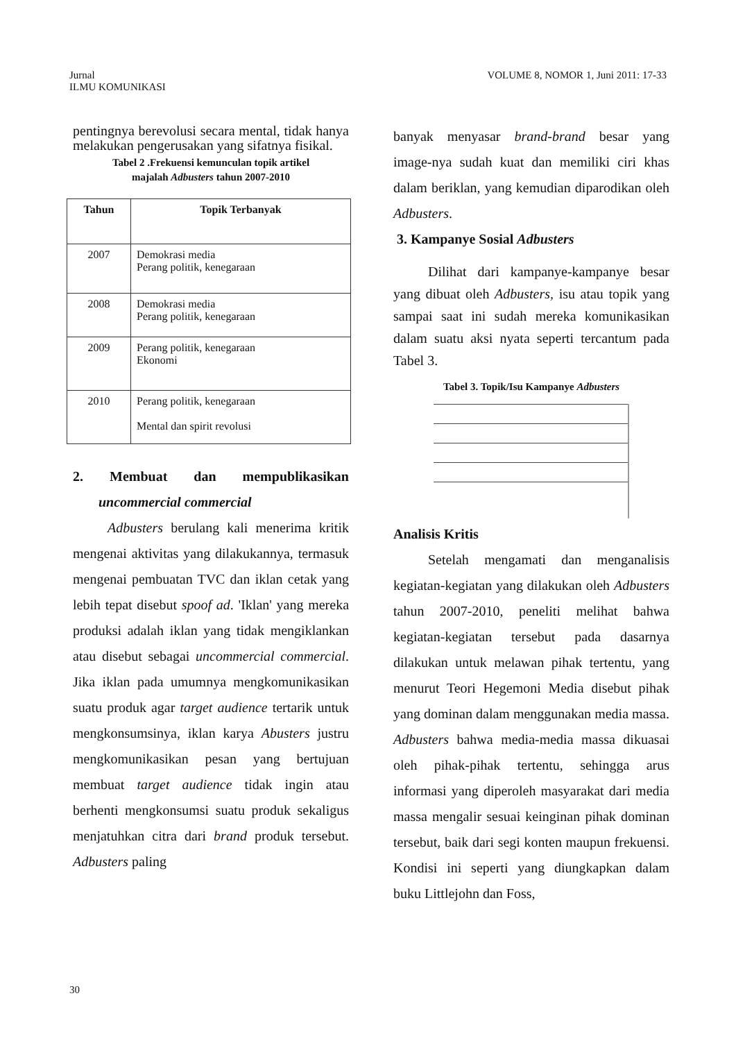Jurnal
ILMU KOMUNIKASI
VOLUME 8, NOMOR 1, Juni 2011: 17-33
pentingnya berevolusi secara mental, tidak hanya melakukan pengerusakan yang sifatnya fisikal.
Tabel 2 .Frekuensi kemunculan topik artikel
majalah Adbusters tahun 2007-2010
| Tahun | Topik Terbanyak |
| --- | --- |
| 2007 | Demokrasi media Perang politik, kenegaraan |
| 2008 | Demokrasi media Perang politik, kenegaraan |
| 2009 | Perang politik, kenegaraan Ekonomi |
| 2010 | Perang politik, kenegaraan Mental dan spirit revolusi |
2. Membuat dan mempublikasikan
uncommercial commercial
Adbusters berulang kali menerima kritik mengenai aktivitas yang dilakukannya, termasuk mengenai pembuatan TVC dan iklan cetak yang lebih tepat disebut spoof ad. 'Iklan' yang mereka produksi adalah iklan yang tidak mengiklankan atau disebut sebagai uncommercial commercial. Jika iklan pada umumnya mengkomunikasikan suatu produk agar target audience tertarik untuk mengkonsumsinya, iklan karya Abusters justru mengkomunikasikan pesan yang bertujuan membuat target audience tidak ingin atau berhenti mengkonsumsi suatu produk sekaligus menjatuhkan citra dari brand produk tersebut. Adbusters paling
banyak menyasar brand-brand besar yang image-nya sudah kuat dan memiliki ciri khas dalam beriklan, yang kemudian diparodikan oleh Adbusters.
3. Kampanye Sosial Adbusters
Dilihat dari kampanye-kampanye besar yang dibuat oleh Adbusters, isu atau topik yang sampai saat ini sudah mereka komunikasikan dalam suatu aksi nyata seperti tercantum pada Tabel 3.
Tabel 3. Topik/Isu Kampanye Adbusters
Analisis Kritis
Setelah mengamati dan menganalisis kegiatan-kegiatan yang dilakukan oleh Adbusters tahun 2007-2010, peneliti melihat bahwa kegiatan-kegiatan tersebut pada dasarnya dilakukan untuk melawan pihak tertentu, yang menurut Teori Hegemoni Media disebut pihak yang dominan dalam menggunakan media massa. Adbusters bahwa media-media massa dikuasai oleh pihak-pihak tertentu, sehingga arus informasi yang diperoleh masyarakat dari media massa mengalir sesuai keinginan pihak dominan tersebut, baik dari segi konten maupun frekuensi. Kondisi ini seperti yang diungkapkan dalam buku Littlejohn dan Foss,
30